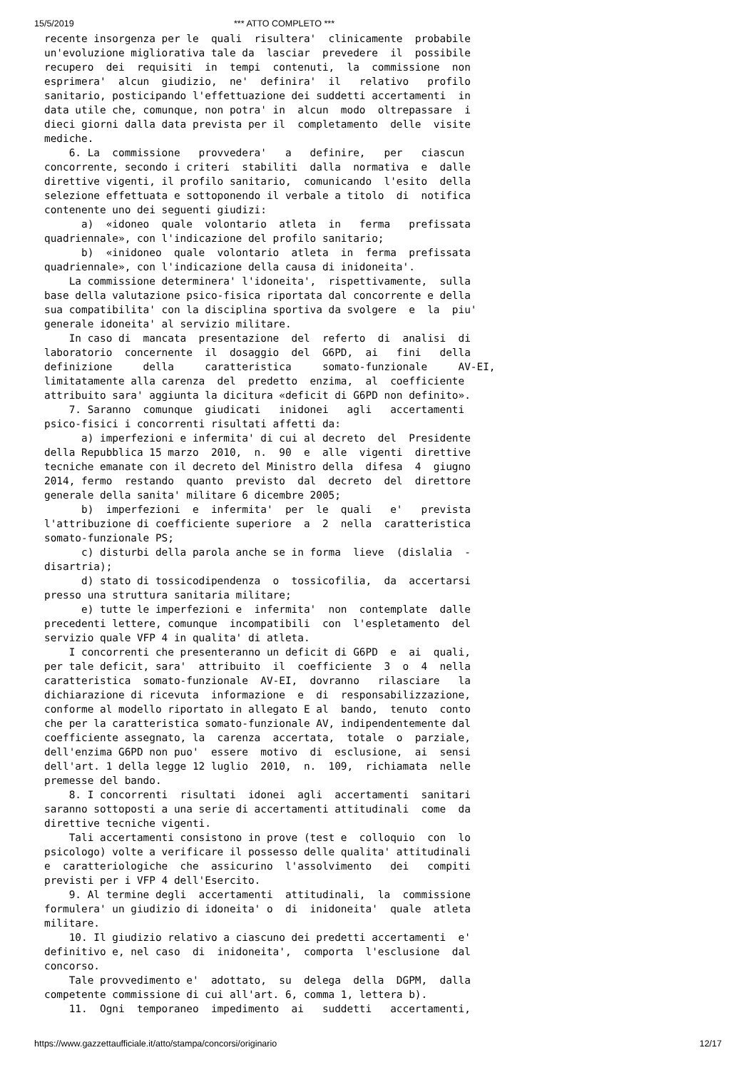15/5/2019 *** ATTO COMPLETO ***
recente insorgenza per le  quali  risultera'  clinicamente  probabile
un'evoluzione migliorativa tale da  lasciar  prevedere  il  possibile
recupero  dei  requisiti  in  tempi  contenuti,  la  commissione  non
esprimera'  alcun  giudizio,  ne'  definira'  il   relativo   profilo
sanitario, posticipando l'effettuazione dei suddetti accertamenti  in
data utile che, comunque, non potra' in  alcun  modo  oltrepassare  i
dieci giorni dalla data prevista per il  completamento  delle  visite
mediche.
    6. La  commissione   provvedera'   a   definire,   per   ciascun
concorrente, secondo i criteri  stabiliti  dalla  normativa  e  dalle
direttive vigenti, il profilo sanitario,  comunicando  l'esito  della
selezione effettuata e sottoponendo il verbale a titolo  di  notifica
contenente uno dei seguenti giudizi:
      a)  «idoneo  quale  volontario  atleta  in   ferma   prefissata
quadriennale», con l'indicazione del profilo sanitario;
      b)  «inidoneo  quale  volontario  atleta  in  ferma  prefissata
quadriennale», con l'indicazione della causa di inidoneita'.
    La commissione determinera' l'idoneita',  rispettivamente,  sulla
base della valutazione psico-fisica riportata dal concorrente e della
sua compatibilita' con la disciplina sportiva da svolgere  e  la  piu'
generale idoneita' al servizio militare.
    In caso di  mancata  presentazione  del  referto  di  analisi  di
laboratorio  concernente  il  dosaggio  del  G6PD,  ai   fini   della
definizione     della     caratteristica     somato-funzionale     AV-EI,
limitatamente alla carenza  del  predetto  enzima,  al  coefficiente
attribuito sara' aggiunta la dicitura «deficit di G6PD non definito».
    7. Saranno  comunque  giudicati   inidonei   agli   accertamenti
psico-fisici i concorrenti risultati affetti da:
      a) imperfezioni e infermita' di cui al decreto  del  Presidente
della Repubblica 15 marzo  2010,  n.  90  e  alle  vigenti  direttive
tecniche emanate con il decreto del Ministro della  difesa  4  giugno
2014, fermo  restando  quanto  previsto  dal  decreto  del  direttore
generale della sanita' militare 6 dicembre 2005;
      b)  imperfezioni  e  infermita'  per  le  quali   e'   prevista
l'attribuzione di coefficiente superiore  a  2  nella  caratteristica
somato-funzionale PS;
      c) disturbi della parola anche se in forma  lieve  (dislalia  -
disartria);
      d) stato di tossicodipendenza  o  tossicofilia,  da  accertarsi
presso una struttura sanitaria militare;
      e) tutte le imperfezioni e  infermita'  non  contemplate  dalle
precedenti lettere, comunque  incompatibili  con  l'espletamento  del
servizio quale VFP 4 in qualita' di atleta.
    I concorrenti che presenteranno un deficit di G6PD  e  ai  quali,
per tale deficit, sara'  attribuito  il  coefficiente  3  o  4  nella
caratteristica  somato-funzionale  AV-EI,  dovranno   rilasciare   la
dichiarazione di ricevuta  informazione  e  di  responsabilizzazione,
conforme al modello riportato in allegato E al  bando,  tenuto  conto
che per la caratteristica somato-funzionale AV, indipendentemente dal
coefficiente assegnato, la  carenza  accertata,  totale  o  parziale,
dell'enzima G6PD non puo'  essere  motivo  di  esclusione,  ai  sensi
dell'art. 1 della legge 12 luglio  2010,  n.  109,  richiamata  nelle
premesse del bando.
    8. I concorrenti  risultati  idonei  agli  accertamenti  sanitari
saranno sottoposti a una serie di accertamenti attitudinali  come  da
direttive tecniche vigenti.
    Tali accertamenti consistono in prove (test e  colloquio  con  lo
psicologo) volte a verificare il possesso delle qualita' attitudinali
e  caratteriologiche  che  assicurino  l'assolvimento   dei   compiti
previsti per i VFP 4 dell'Esercito.
    9. Al termine degli  accertamenti  attitudinali,  la  commissione
formulera' un giudizio di idoneita' o  di  inidoneita'  quale  atleta
militare.
    10. Il giudizio relativo a ciascuno dei predetti accertamenti  e'
definitivo e, nel caso  di  inidoneita',  comporta  l'esclusione  dal
concorso.
    Tale provvedimento e'  adottato,  su  delega  della  DGPM,  dalla
competente commissione di cui all'art. 6, comma 1, lettera b).
    11.  Ogni  temporaneo  impedimento  ai   suddetti   accertamenti,
https://www.gazzettaufficiale.it/atto/stampa/concorsi/originario 12/17